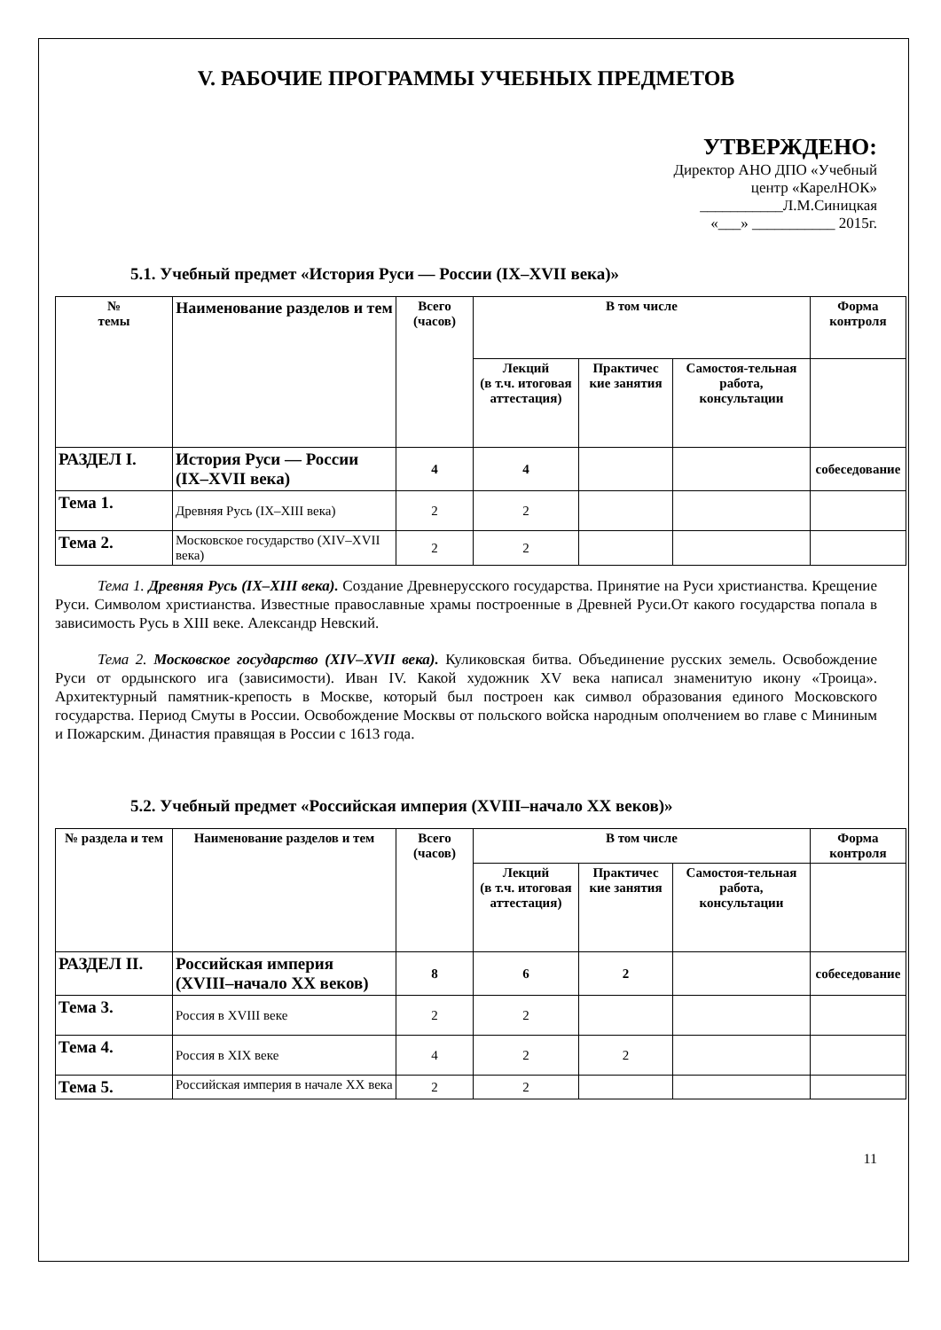V. РАБОЧИЕ ПРОГРАММЫ УЧЕБНЫХ ПРЕДМЕТОВ
УТВЕРЖДЕНО:
Директор АНО ДПО «Учебный
центр «КарелНОК»
___________Л.М.Синицкая
«___» ___________ 2015г.
5.1. Учебный предмет «История Руси — России (IX–XVII века)»
| № темы | Наименование разделов и тем | Всего (часов) | В том числе | | | Форма контроля |
| --- | --- | --- | --- | --- | --- | --- |
| | | | Лекций (в т.ч. итоговая аттестация) | Практичес кие занятия | Самостоя-тельная работа, консультации | |
| РАЗДЕЛ I. | История Руси — России (IX–XVII века) | 4 | 4 | | | собеседование |
| Тема 1. | Древняя Русь (IX–XIII века) | 2 | 2 | | | |
| Тема 2. | Московское государство (XIV–XVII века) | 2 | 2 | | | |
Тема 1. Древняя Русь (IX–XIII века). Создание Древнерусского государства. Принятие на Руси христианства. Крещение Руси. Символом христианства. Известные православные храмы построенные в Древней Руси.От какого государства попала в зависимость Русь в XIII веке. Александр Невский.
Тема 2. Московское государство (XIV–XVII века). Куликовская битва. Объединение русских земель. Освобождение Руси от ордынского ига (зависимости). Иван IV. Какой художник XV века написал знаменитую икону «Троица». Архитектурный памятник-крепость в Москве, который был построен как символ образования единого Московского государства. Период Смуты в России. Освобождение Москвы от польского войска народным ополчением во главе с Мининым и Пожарским. Династия правящая в России с 1613 года.
5.2. Учебный предмет «Российская империя (XVIII–начало XX веков)»
| № раздела и тем | Наименование разделов и тем | Всего (часов) | В том числе | | | Форма контроля |
| --- | --- | --- | --- | --- | --- | --- |
| | | | Лекций (в т.ч. итоговая аттестация) | Практичес кие занятия | Самостоя-тельная работа, консультации | |
| РАЗДЕЛ II. | Российская империя (XVIII–начало XX веков) | 8 | 6 | 2 | | собеседование |
| Тема 3. | Россия в XVIII веке | 2 | 2 | | | |
| Тема 4. | Россия в XIX веке | 4 | 2 | 2 | | |
| Тема 5. | Российская империя в начале XX века | 2 | 2 | | | |
11